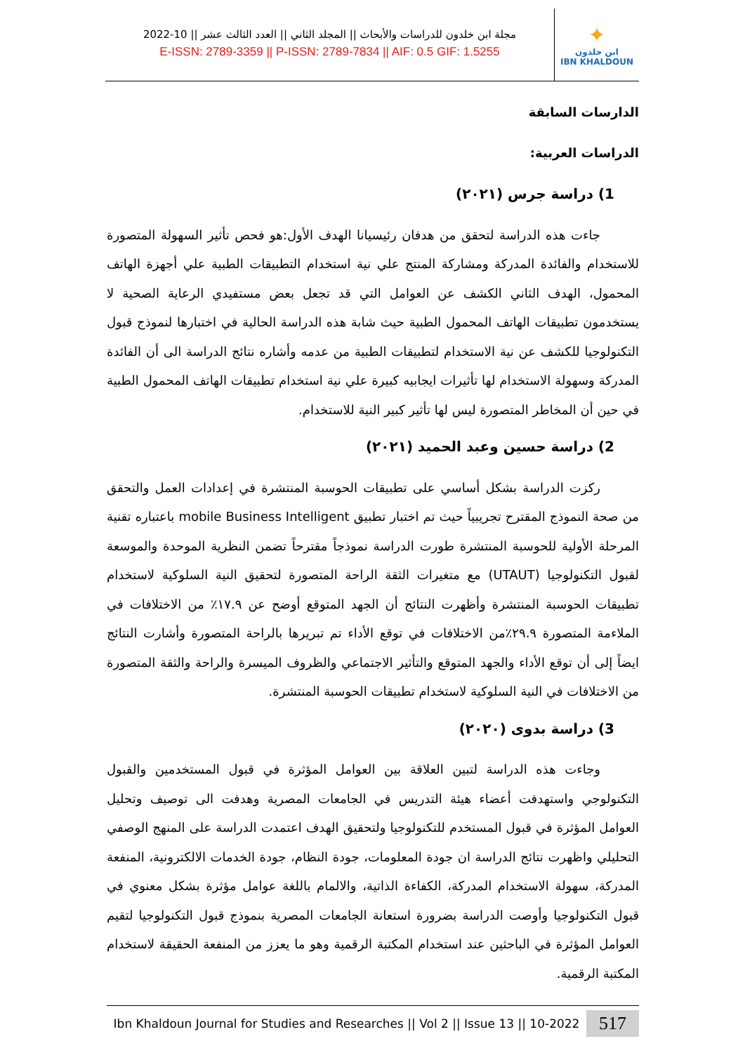✦
ابن خلدون
IBN KHALDOUN
مجلة ابن خلدون للدراسات والأبحاث || المجلد الثاني || العدد الثالث عشر || 10-2022
E-ISSN: 2789-3359 || P-ISSN: 2789-7834 || AIF: 0.5 GIF: 1.5255
الدارسات السابقة
الدراسات العربية:
1) دراسة جرس (٢٠٢١)
جاءت هذه الدراسة لتحقق من هدفان رئيسيانا الهدف الأول:هو فحص تأثير السهولة المتصورة للاستخدام والفائدة المدركة ومشاركة المنتج علي نية استخدام التطبيقات الطبية علي أجهزة الهاتف المحمول، الهدف الثاني الكشف عن العوامل التي قد تجعل بعض مستفيدي الرعاية الصحية لا يستخدمون تطبيقات الهاتف المحمول الطبية حيث شابة هذه الدراسة الحالية في اختبارها لنموذج قبول التكنولوجيا للكشف عن نية الاستخدام لتطبيقات الطبية من عدمه وأشاره نتائج الدراسة الى أن الفائدة المدركة وسهولة الاستخدام لها تأثيرات ايجابيه كبيرة علي نية استخدام تطبيقات الهاتف المحمول الطبية في حين أن المخاطر المتصورة ليس لها تأثير كبير النية للاستخدام.
2) دراسة حسين وعبد الحميد (٢٠٢١)
ركزت الدراسة بشكل أساسي على تطبيقات الحوسبة المنتشرة في إعدادات العمل والتحقق من صحة النموذج المقترح تجريبياً حيث تم اختبار تطبيق mobile Business Intelligent باعتباره تقنية المرحلة الأولية للحوسبة المنتشرة طورت الدراسة نموذجاً مقترحاً تضمن النظرية الموحدة والموسعة لقبول التكنولوجيا (UTAUT) مع متغيرات الثقة الراحة المتصورة لتحقيق النية السلوكية لاستخدام تطبيقات الحوسبة المنتشرة وأظهرت النتائج أن الجهد المتوقع أوضح عن ١٧.٩٪ من الاختلافات في الملاءمة المتصورة ٢٩.٩٪من الاختلافات في توقع الأداء تم تبريرها بالراحة المتصورة وأشارت النتائج ايضاً إلى أن توقع الأداء والجهد المتوقع والتأثير الاجتماعي والظروف الميسرة والراحة والثقة المتصورة من الاختلافات في النية السلوكية لاستخدام تطبيقات الحوسبة المنتشرة.
3) دراسة بدوى (٢٠٢٠)
وجاءت هذه الدراسة لتبين العلاقة بين العوامل المؤثرة في قبول المستخدمين والقبول التكنولوجي واستهدفت أعضاء هيئة التدريس في الجامعات المصرية وهدفت الى توصيف وتحليل العوامل المؤثرة في قبول المستخدم للتكنولوجيا ولتحقيق الهدف اعتمدت الدراسة على المنهج الوصفي التحليلي واظهرت نتائج الدراسة ان جودة المعلومات، جودة النظام، جودة الخدمات الالكترونية، المنفعة المدركة، سهولة الاستخدام المدركة، الكفاءة الذاتية، والالمام باللغة عوامل مؤثرة بشكل معنوي في قبول التكنولوجيا وأوصت الدراسة بضرورة استعانة الجامعات المصرية بنموذج قبول التكنولوجيا لتقيم العوامل المؤثرة في الباحثين عند استخدام المكتبة الرقمية وهو ما يعزز من المنفعة الحقيقة لاستخدام المكتبة الرقمية.
Ibn Khaldoun Journal for Studies and Researches || Vol 2 || Issue 13 || 10-2022
517